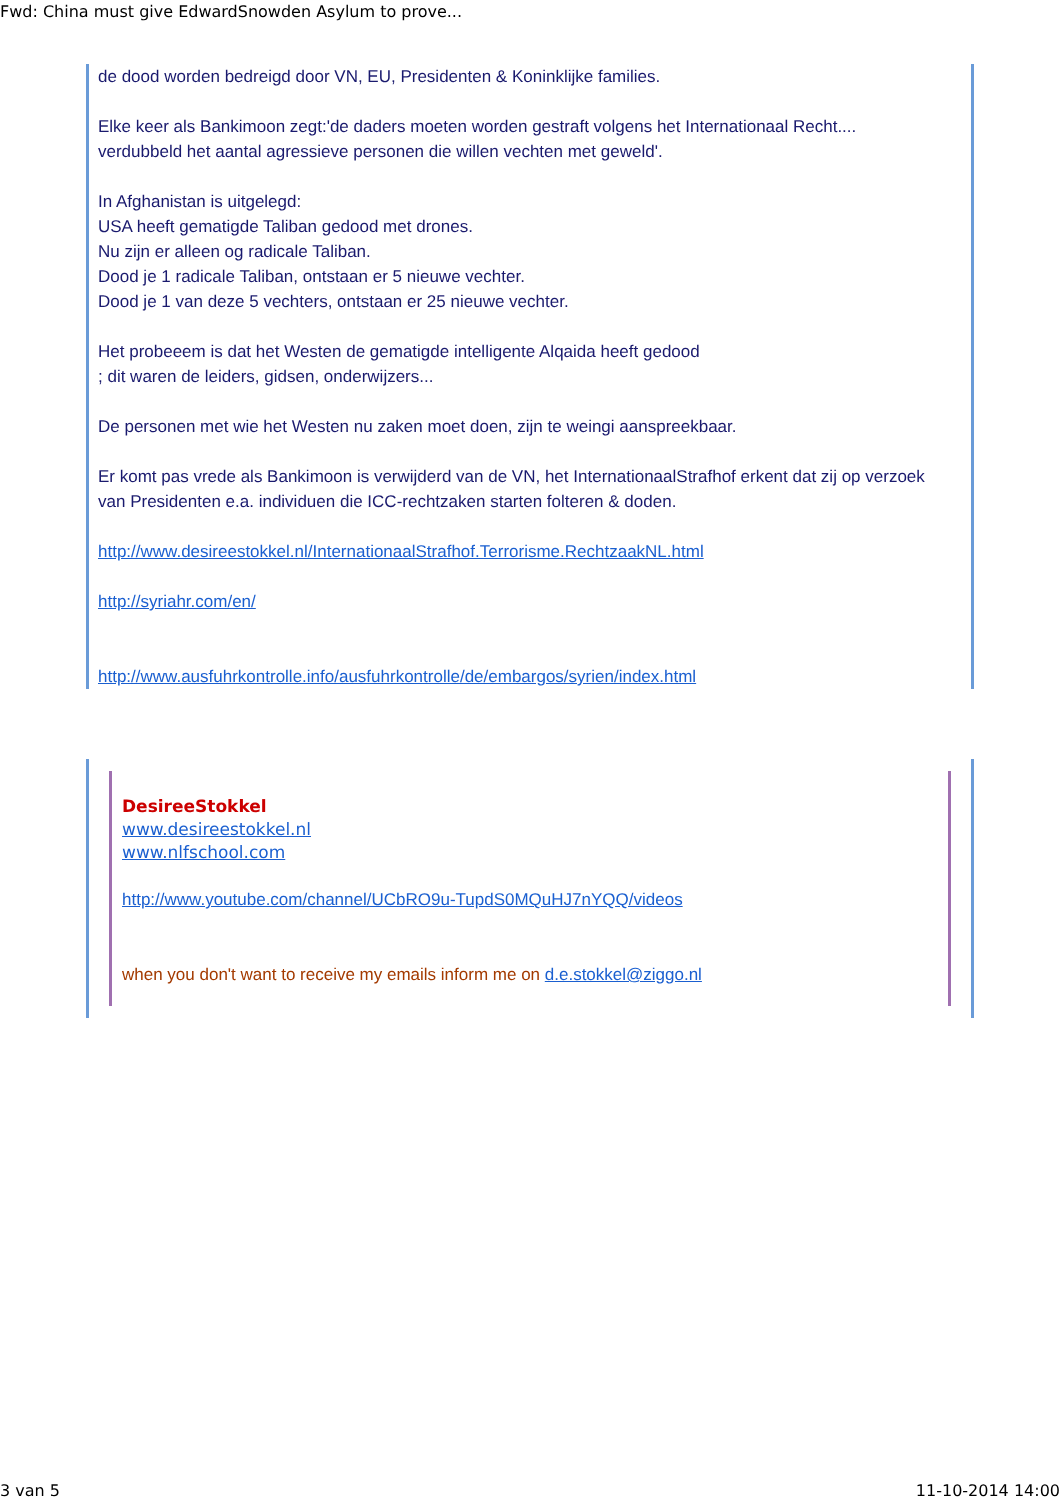Fwd: China must give EdwardSnowden Asylum to prove...
de dood worden bedreigd door VN, EU, Presidenten & Koninklijke families.
Elke keer als Bankimoon zegt:'de daders moeten worden gestraft volgens het Internationaal Recht....
verdubbeld het aantal agressieve personen die willen vechten met geweld'.
In Afghanistan is uitgelegd:
USA heeft gematigde Taliban gedood met drones.
Nu zijn er alleen og radicale Taliban.
Dood je 1 radicale Taliban, ontstaan er 5 nieuwe vechter.
Dood je 1 van deze 5 vechters, ontstaan er 25 nieuwe vechter.
Het probeeem is dat het Westen de gematigde intelligente Alqaida heeft gedood
; dit waren de leiders, gidsen, onderwijzers...
De personen met wie het Westen nu zaken moet doen, zijn te weingi aanspreekbaar.
Er komt pas vrede als Bankimoon is verwijderd van de VN, het InternationaalStrafhof erkent dat zij op verzoek van Presidenten e.a. individuen die ICC-rechtzaken starten folteren & doden.
http://www.desireestokkel.nl/InternationaalStrafhof.Terrorisme.RechtzaakNL.html
http://syriahr.com/en/
http://www.ausfuhrkontrolle.info/ausfuhrkontrolle/de/embargos/syrien/index.html
DesireeStokkel
www.desireestokkel.nl
www.nlfschool.com
http://www.youtube.com/channel/UCbRO9u-TupdS0MQuHJ7nYQQ/videos
when you don't want to receive my emails inform me on d.e.stokkel@ziggo.nl
3 van 5 11-10-2014 14:00